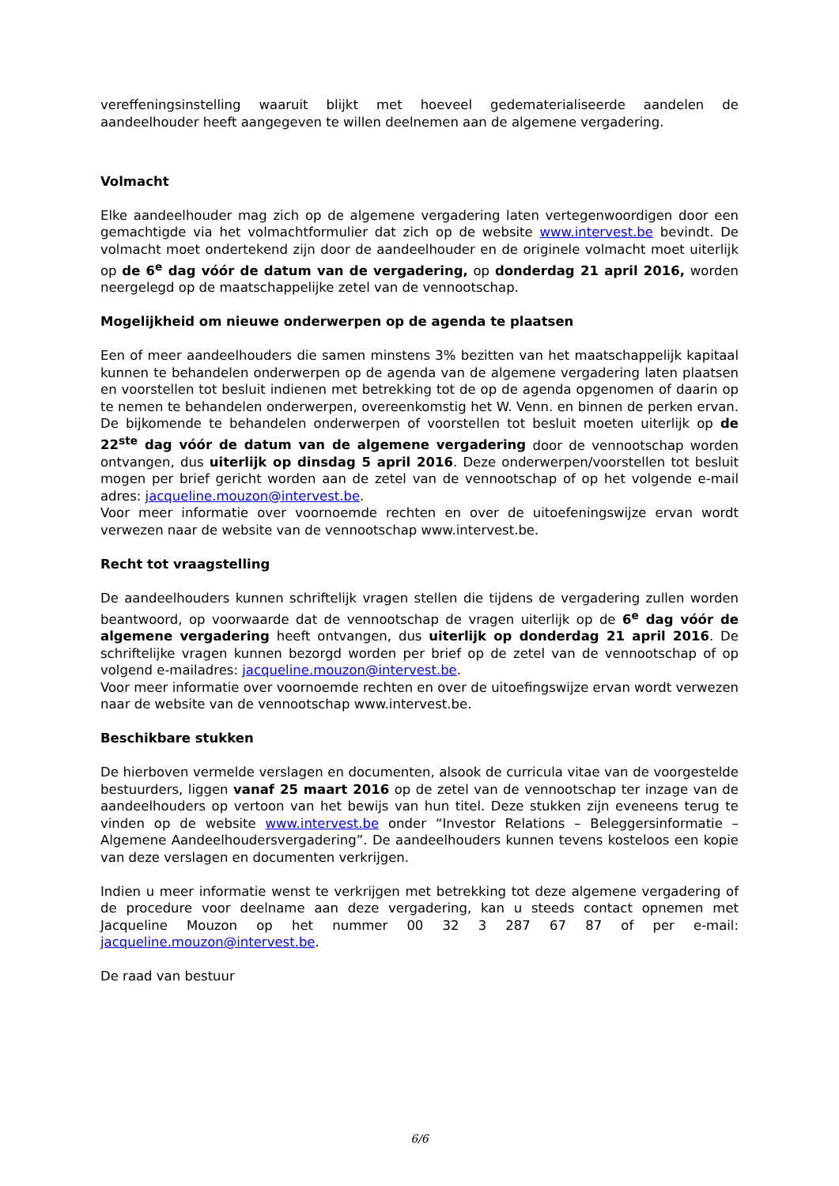vereffeningsinstelling waaruit blijkt met hoeveel gedematerialiseerde aandelen de aandeelhouder heeft aangegeven te willen deelnemen aan de algemene vergadering.
Volmacht
Elke aandeelhouder mag zich op de algemene vergadering laten vertegenwoordigen door een gemachtigde via het volmachtformulier dat zich op de website www.intervest.be bevindt. De volmacht moet ondertekend zijn door de aandeelhouder en de originele volmacht moet uiterlijk op de 6<sup>e</sup> dag vóór de datum van de vergadering, op donderdag 21 april 2016, worden neergelegd op de maatschappelijke zetel van de vennootschap.
Mogelijkheid om nieuwe onderwerpen op de agenda te plaatsen
Een of meer aandeelhouders die samen minstens 3% bezitten van het maatschappelijk kapitaal kunnen te behandelen onderwerpen op de agenda van de algemene vergadering laten plaatsen en voorstellen tot besluit indienen met betrekking tot de op de agenda opgenomen of daarin op te nemen te behandelen onderwerpen, overeenkomstig het W. Venn. en binnen de perken ervan. De bijkomende te behandelen onderwerpen of voorstellen tot besluit moeten uiterlijk op de 22<sup>ste</sup> dag vóór de datum van de algemene vergadering door de vennootschap worden ontvangen, dus uiterlijk op dinsdag 5 april 2016. Deze onderwerpen/voorstellen tot besluit mogen per brief gericht worden aan de zetel van de vennootschap of op het volgende e-mail adres: jacqueline.mouzon@intervest.be.
Voor meer informatie over voornoemde rechten en over de uitoefeningswijze ervan wordt verwezen naar de website van de vennootschap www.intervest.be.
Recht tot vraagstelling
De aandeelhouders kunnen schriftelijk vragen stellen die tijdens de vergadering zullen worden beantwoord, op voorwaarde dat de vennootschap de vragen uiterlijk op de 6<sup>e</sup> dag vóór de algemene vergadering heeft ontvangen, dus uiterlijk op donderdag 21 april 2016. De schriftelijke vragen kunnen bezorgd worden per brief op de zetel van de vennootschap of op volgend e-mailadres: jacqueline.mouzon@intervest.be.
Voor meer informatie over voornoemde rechten en over de uitoefingswijze ervan wordt verwezen naar de website van de vennootschap www.intervest.be.
Beschikbare stukken
De hierboven vermelde verslagen en documenten, alsook de curricula vitae van de voorgestelde bestuurders, liggen vanaf 25 maart 2016 op de zetel van de vennootschap ter inzage van de aandeelhouders op vertoon van het bewijs van hun titel. Deze stukken zijn eveneens terug te vinden op de website www.intervest.be onder “Investor Relations – Beleggersinformatie – Algemene Aandeelhoudersvergadering”. De aandeelhouders kunnen tevens kosteloos een kopie van deze verslagen en documenten verkrijgen.
Indien u meer informatie wenst te verkrijgen met betrekking tot deze algemene vergadering of de procedure voor deelname aan deze vergadering, kan u steeds contact opnemen met Jacqueline Mouzon op het nummer 00 32 3 287 67 87 of per e-mail: jacqueline.mouzon@intervest.be.
De raad van bestuur
6/6